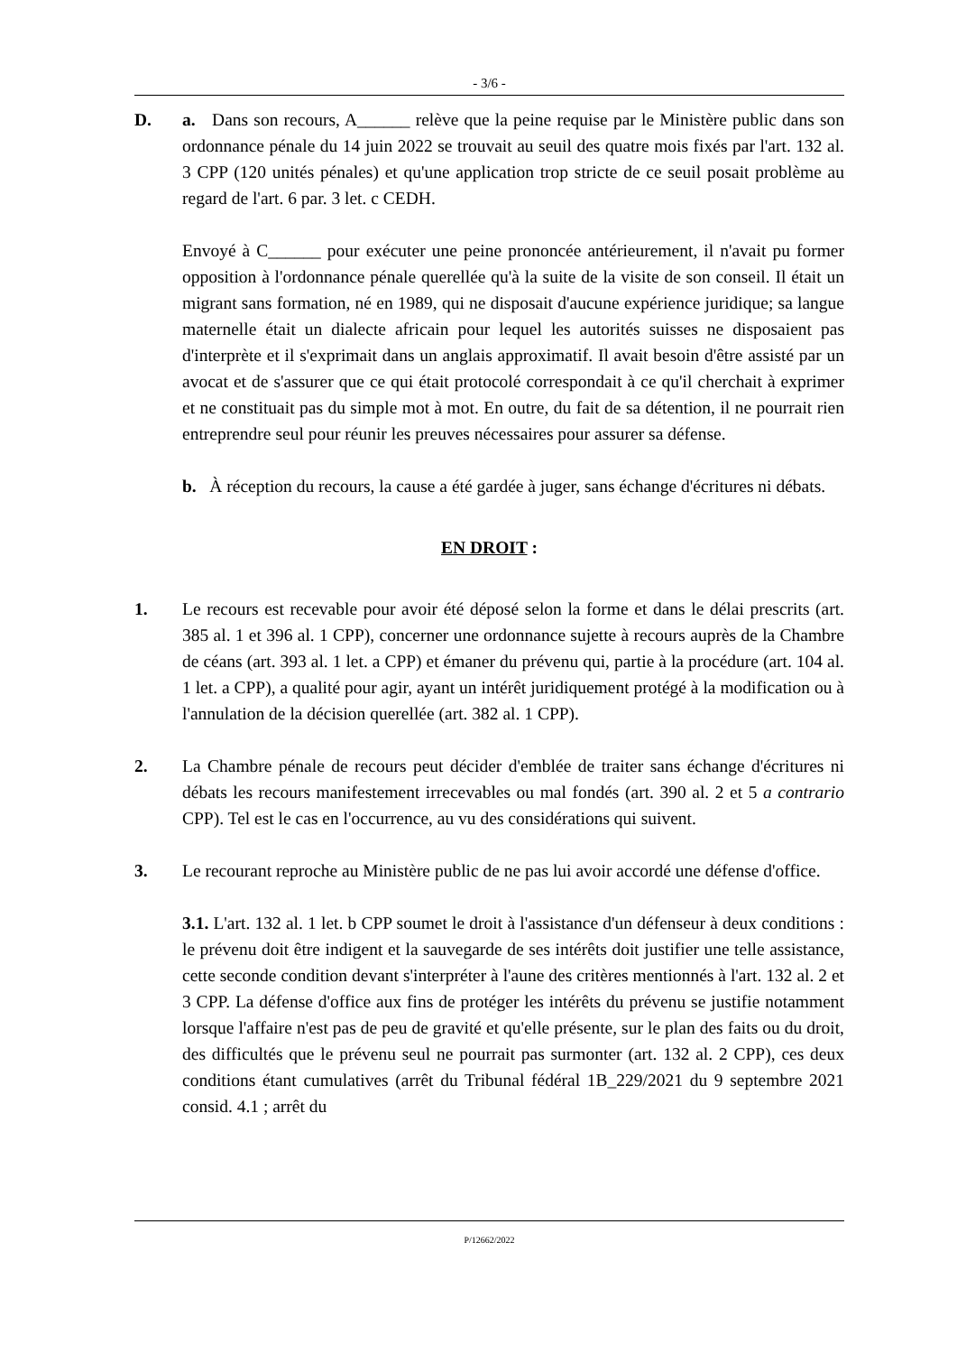- 3/6 -
D. a. Dans son recours, A______ relève que la peine requise par le Ministère public dans son ordonnance pénale du 14 juin 2022 se trouvait au seuil des quatre mois fixés par l'art. 132 al. 3 CPP (120 unités pénales) et qu'une application trop stricte de ce seuil posait problème au regard de l'art. 6 par. 3 let. c CEDH.
Envoyé à C______ pour exécuter une peine prononcée antérieurement, il n'avait pu former opposition à l'ordonnance pénale querellée qu'à la suite de la visite de son conseil. Il était un migrant sans formation, né en 1989, qui ne disposait d'aucune expérience juridique; sa langue maternelle était un dialecte africain pour lequel les autorités suisses ne disposaient pas d'interprète et il s'exprimait dans un anglais approximatif. Il avait besoin d'être assisté par un avocat et de s'assurer que ce qui était protocolé correspondait à ce qu'il cherchait à exprimer et ne constituait pas du simple mot à mot. En outre, du fait de sa détention, il ne pourrait rien entreprendre seul pour réunir les preuves nécessaires pour assurer sa défense.
b. À réception du recours, la cause a été gardée à juger, sans échange d'écritures ni débats.
EN DROIT :
1. Le recours est recevable pour avoir été déposé selon la forme et dans le délai prescrits (art. 385 al. 1 et 396 al. 1 CPP), concerner une ordonnance sujette à recours auprès de la Chambre de céans (art. 393 al. 1 let. a CPP) et émaner du prévenu qui, partie à la procédure (art. 104 al. 1 let. a CPP), a qualité pour agir, ayant un intérêt juridiquement protégé à la modification ou à l'annulation de la décision querellée (art. 382 al. 1 CPP).
2. La Chambre pénale de recours peut décider d'emblée de traiter sans échange d'écritures ni débats les recours manifestement irrecevables ou mal fondés (art. 390 al. 2 et 5 a contrario CPP). Tel est le cas en l'occurrence, au vu des considérations qui suivent.
3. Le recourant reproche au Ministère public de ne pas lui avoir accordé une défense d'office.
3.1. L'art. 132 al. 1 let. b CPP soumet le droit à l'assistance d'un défenseur à deux conditions : le prévenu doit être indigent et la sauvegarde de ses intérêts doit justifier une telle assistance, cette seconde condition devant s'interpréter à l'aune des critères mentionnés à l'art. 132 al. 2 et 3 CPP. La défense d'office aux fins de protéger les intérêts du prévenu se justifie notamment lorsque l'affaire n'est pas de peu de gravité et qu'elle présente, sur le plan des faits ou du droit, des difficultés que le prévenu seul ne pourrait pas surmonter (art. 132 al. 2 CPP), ces deux conditions étant cumulatives (arrêt du Tribunal fédéral 1B_229/2021 du 9 septembre 2021 consid. 4.1 ; arrêt du
P/12662/2022